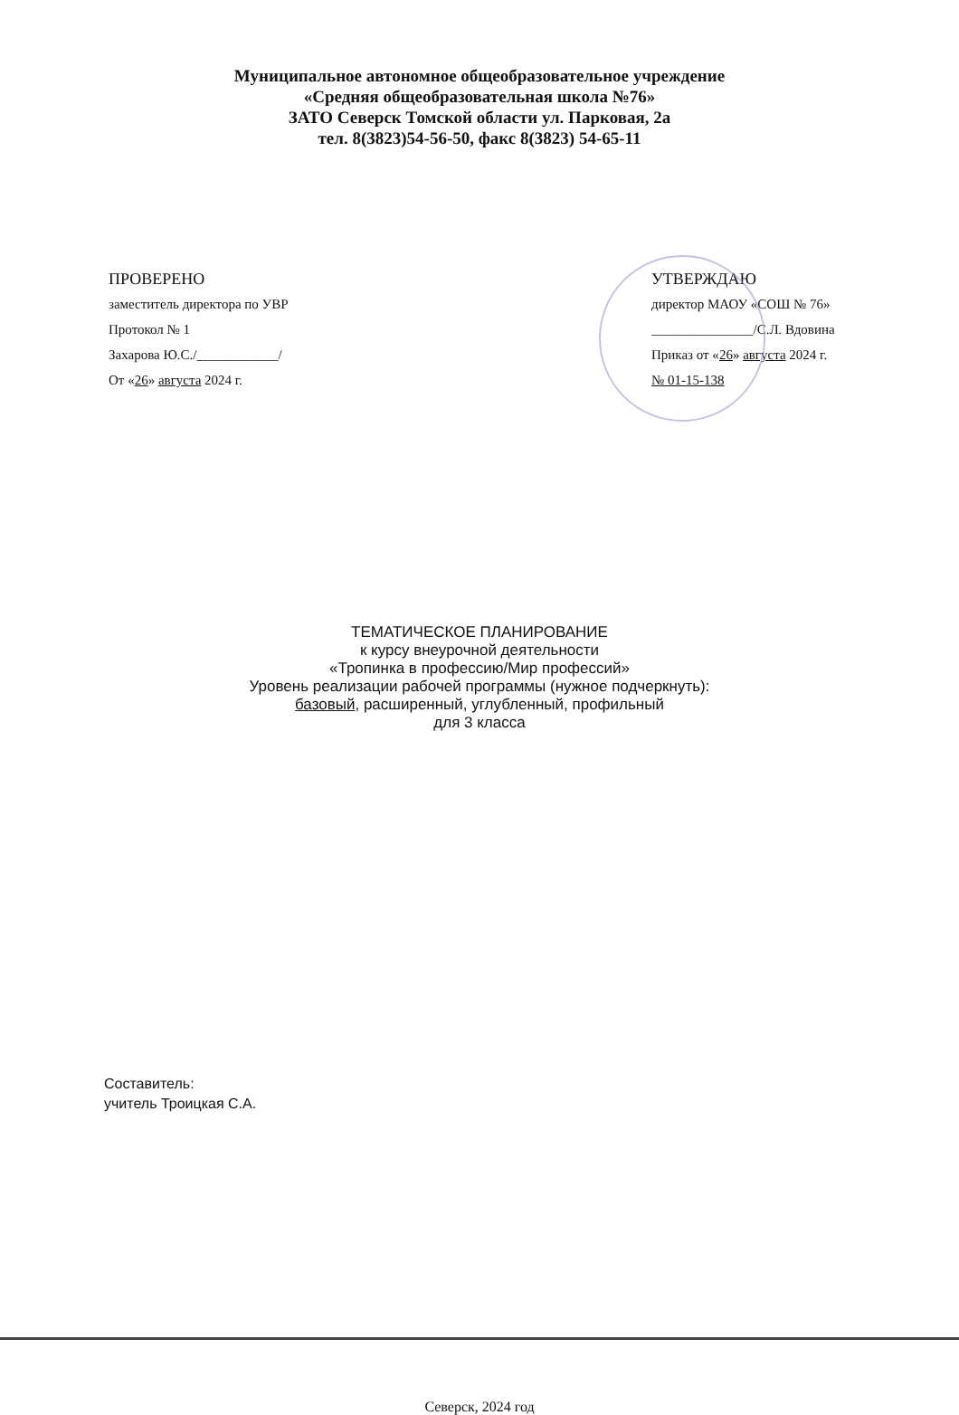Муниципальное автономное общеобразовательное учреждение
«Средняя общеобразовательная школа №76»
ЗАТО Северск Томской области ул. Парковая, 2а
тел. 8(3823)54-56-50, факс 8(3823) 54-65-11
ПРОВЕРЕНО
заместитель директора по УВР
Протокол № 1
Захарова Ю.С./____________/
От «26» августа 2024 г.
УТВЕРЖДАЮ
директор МАОУ «СОШ № 76»
_______________/С.Л. Вдовина
Приказ от «26» августа 2024 г.
№ 01-15-138
ТЕМАТИЧЕСКОЕ ПЛАНИРОВАНИЕ
к курсу внеурочной деятельности
«Тропинка в профессию/Мир профессий»
Уровень реализации рабочей программы (нужное подчеркнуть):
базовый, расширенный, углубленный, профильный
для 3 класса
Составитель:
учитель Троицкая С.А.
Северск, 2024 год